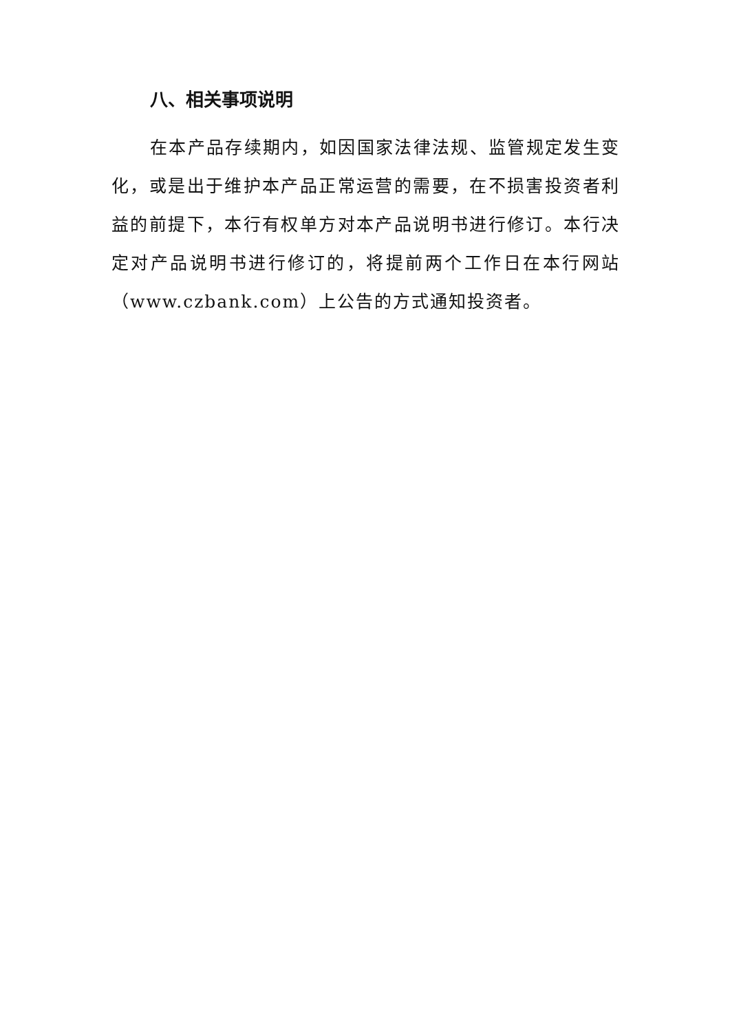八、相关事项说明
在本产品存续期内，如因国家法律法规、监管规定发生变化，或是出于维护本产品正常运营的需要，在不损害投资者利益的前提下，本行有权单方对本产品说明书进行修订。本行决定对产品说明书进行修订的，将提前两个工作日在本行网站（www.czbank.com）上公告的方式通知投资者。